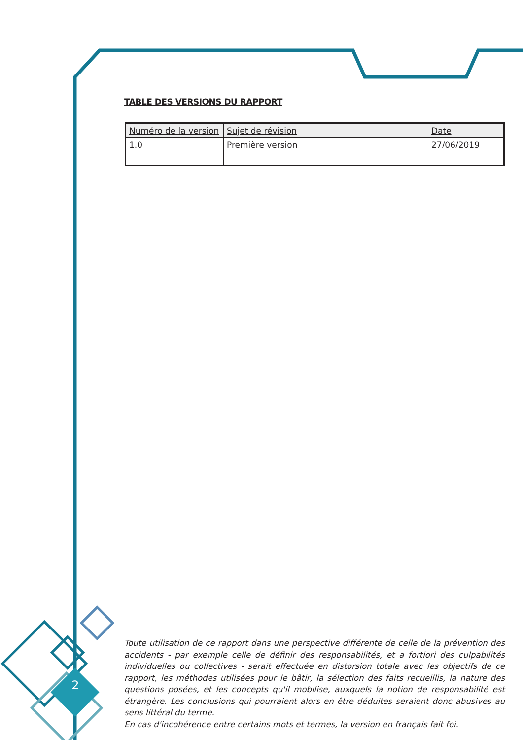TABLE DES VERSIONS DU RAPPORT
| Numéro de la version | Sujet de révision | Date |
| --- | --- | --- |
| 1.0 | Première version | 27/06/2019 |
Toute utilisation de ce rapport dans une perspective différente de celle de la prévention des accidents - par exemple celle de définir des responsabilités, et a fortiori des culpabilités individuelles ou collectives - serait effectuée en distorsion totale avec les objectifs de ce rapport, les méthodes utilisées pour le bâtir, la sélection des faits recueillis, la nature des questions posées, et les concepts qu'il mobilise, auxquels la notion de responsabilité est étrangère. Les conclusions qui pourraient alors en être déduites seraient donc abusives au sens littéral du terme.
En cas d'incohérence entre certains mots et termes, la version en français fait foi.
2